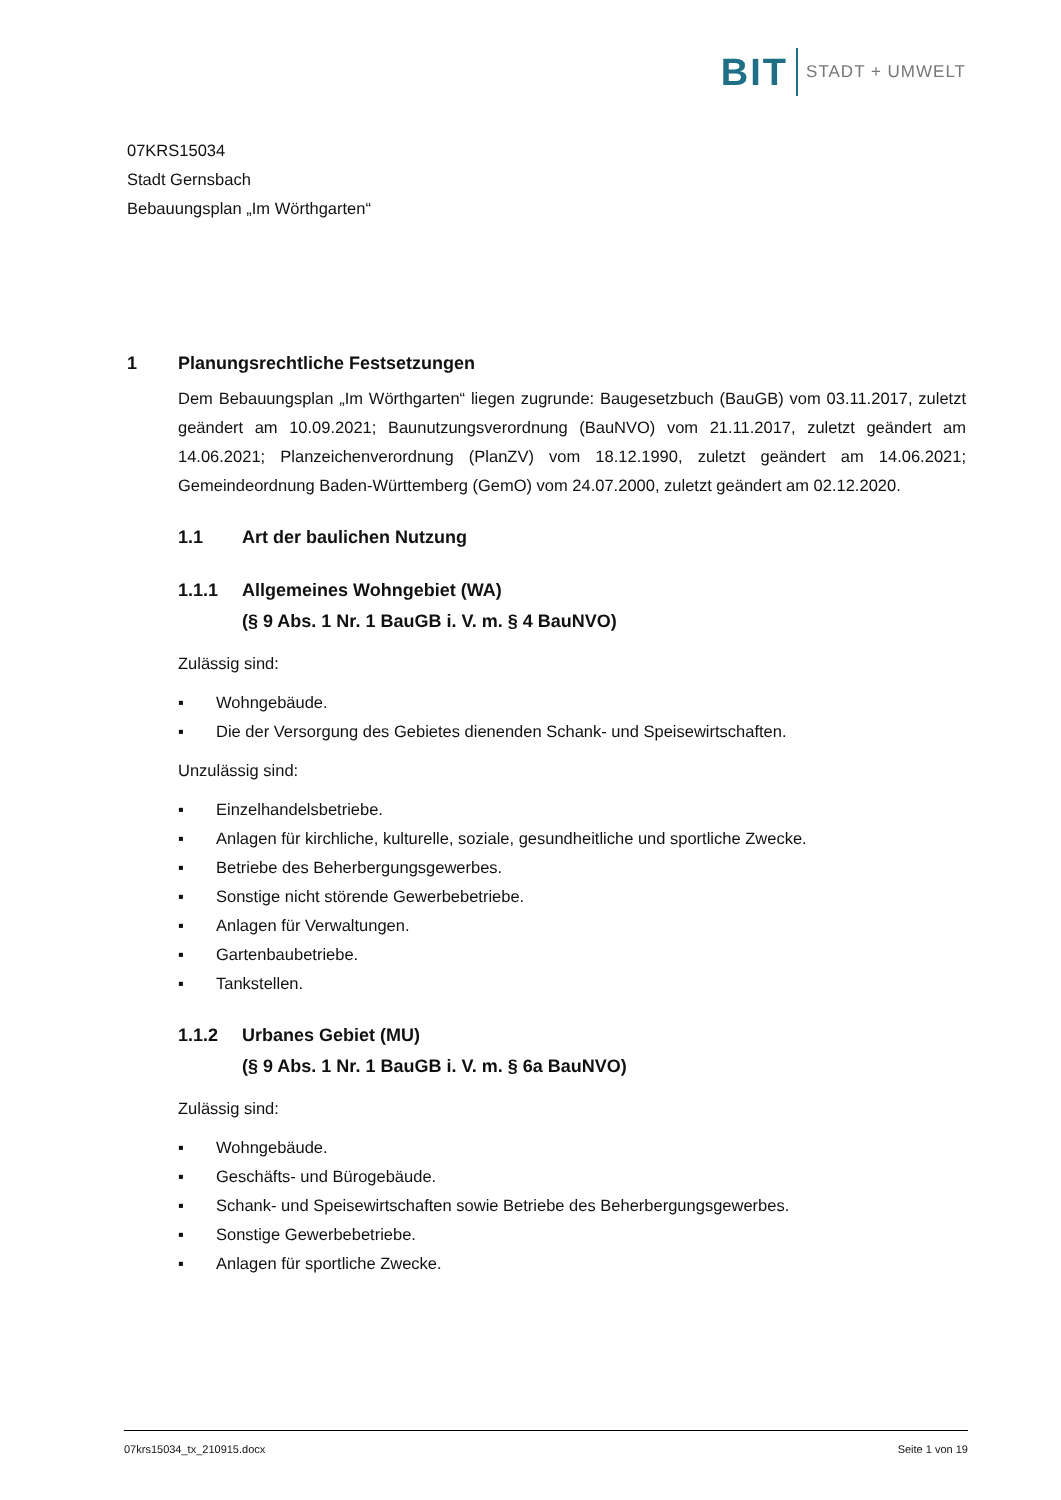BIT
STADT + UMWELT
07KRS15034
Stadt Gernsbach
Bebauungsplan „Im Wörthgarten“
1 Planungsrechtliche Festsetzungen
Dem Bebauungsplan „Im Wörthgarten“ liegen zugrunde: Baugesetzbuch (BauGB) vom 03.11.2017, zuletzt geändert am 10.09.2021; Baunutzungsverordnung (BauNVO) vom 21.11.2017, zuletzt geändert am 14.06.2021; Planzeichenverordnung (PlanZV) vom 18.12.1990, zuletzt geändert am 14.06.2021; Gemeindeordnung Baden-Württemberg (GemO) vom 24.07.2000, zuletzt geändert am 02.12.2020.
1.1 Art der baulichen Nutzung
1.1.1 Allgemeines Wohngebiet (WA)
(§ 9 Abs. 1 Nr. 1 BauGB i. V. m. § 4 BauNVO)
Zulässig sind:
▪ Wohngebäude.
▪ Die der Versorgung des Gebietes dienenden Schank- und Speisewirtschaften.
Unzulässig sind:
▪ Einzelhandelsbetriebe.
▪ Anlagen für kirchliche, kulturelle, soziale, gesundheitliche und sportliche Zwecke.
▪ Betriebe des Beherbergungsgewerbes.
▪ Sonstige nicht störende Gewerbebetriebe.
▪ Anlagen für Verwaltungen.
▪ Gartenbaubetriebe.
▪ Tankstellen.
1.1.2 Urbanes Gebiet (MU)
(§ 9 Abs. 1 Nr. 1 BauGB i. V. m. § 6a BauNVO)
Zulässig sind:
▪ Wohngebäude.
▪ Geschäfts- und Bürogebäude.
▪ Schank- und Speisewirtschaften sowie Betriebe des Beherbergungsgewerbes.
▪ Sonstige Gewerbebetriebe.
▪ Anlagen für sportliche Zwecke.
07krs15034_tx_210915.docx Seite 1 von 19